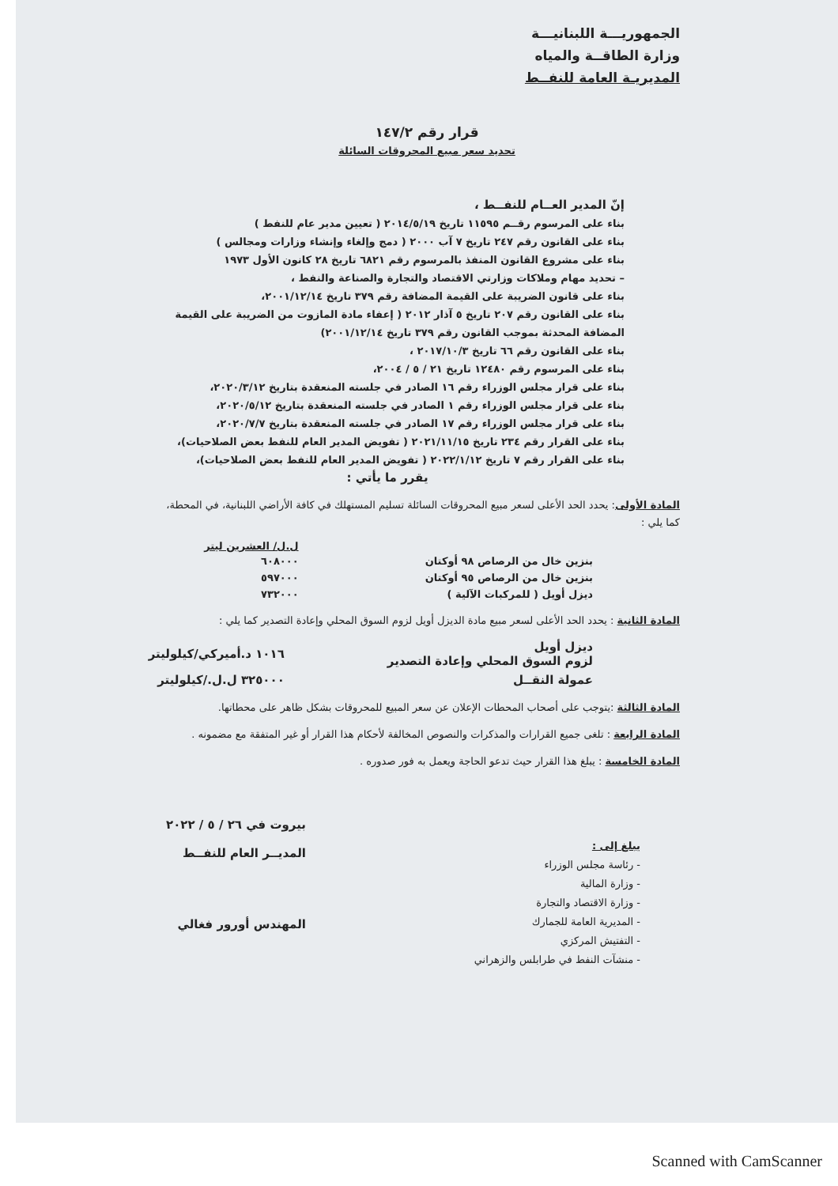الجمهوريـــة اللبنانيـــة
وزارة الطاقــة والمياه
المديريـة العامة للنفــط
قرار رقم ١٤٧/٢
تحديد سعر مبيع المحروقات السائلة
إنّ المدير العــام للنفــط ،
بناء على المرسوم رقــم ١١٥٩٥ تاريخ ٢٠١٤/٥/١٩ ( تعيين مدير عام للنفط )
بناء على القانون رقم ٢٤٧ تاريخ ٧ آب ٢٠٠٠ ( دمج وإلغاء وإنشاء وزارات ومجالس )
بناء على مشروع القانون المنفذ بالمرسوم رقم ٦٨٢١ تاريخ ٢٨ كانون الأول ١٩٧٣
– تحديد مهام وملاكات وزارتي الاقتصاد والتجارة والصناعة والنفط ،
بناء على قانون الضريبة على القيمة المضافة رقم ٣٧٩ تاريخ ٢٠٠١/١٢/١٤،
بناء على القانون رقم ٢٠٧ تاريخ ٥ آذار ٢٠١٢ ( إعفاء مادة المازوت من الضريبة على القيمة المضافة المحدثة بموجب القانون رقم ٣٧٩ تاريخ ٢٠٠١/١٢/١٤)
بناء على القانون رقم ٦٦ تاريخ ٢٠١٧/١٠/٣ ،
بناء على المرسوم رقم ١٢٤٨٠ تاريخ ٢١ / ٥ / ٢٠٠٤،
بناء على قرار مجلس الوزراء رقم ١٦ الصادر في جلسته المنعقدة بتاريخ ٢٠٢٠/٣/١٢،
بناء على قرار مجلس الوزراء رقم ١ الصادر في جلسته المنعقدة بتاريخ ٢٠٢٠/٥/١٢،
بناء على قرار مجلس الوزراء رقم ١٧ الصادر في جلسته المنعقدة بتاريخ ٢٠٢٠/٧/٧،
بناء على القرار رقم ٢٣٤ تاريخ ٢٠٢١/١١/١٥ ( تفويض المدير العام للنفط بعض الصلاحيات)،
بناء على القرار رقم ٧ تاريخ ٢٠٢٢/١/١٢ ( تفويض المدير العام للنفط بعض الصلاحيات)،
يقرر ما يأتي :
المادة الأولى: يحدد الحد الأعلى لسعر مبيع المحروقات السائلة تسليم المستهلك في كافة الأراضي اللبنانية، في المحطة، كما يلي :
| | ل.ل/ العشرين ليتر |
| --- | --- |
| بنزين خال من الرصاص ٩٨ أوكتان | ٦٠٨٠٠٠ |
| بنزين خال من الرصاص ٩٥ أوكتان | ٥٩٧٠٠٠ |
| ديزل أويل ( للمركبات الآلية ) | ٧٣٢٠٠٠ |
المادة الثانية : يحدد الحد الأعلى لسعر مبيع مادة الديزل أويل لزوم السوق المحلي وإعادة التصدير كما يلي :
| ديزل أويل لزوم السوق المحلي وإعادة التصدير | ١٠١٦ د.أميركي/كيلوليتر |
| عمولة النقــل | ٣٢٥٠٠٠ ل.ل./كيلوليتر |
المادة الثالثة :يتوجب على أصحاب المحطات الإعلان عن سعر المبيع للمحروقات بشكل ظاهر على محطاتها.
المادة الرابعة : تلغى جميع القرارات والمذكرات والنصوص المخالفة لأحكام هذا القرار أو غير المتفقة مع مضمونه .
المادة الخامسة : يبلغ هذا القرار حيث تدعو الحاجة ويعمل به فور صدوره .
يبلغ إلى :
- رئاسة مجلس الوزراء
- وزارة المالية
- وزارة الاقتصاد والتجارة
- المديرية العامة للجمارك
- التفتيش المركزي
- منشآت النفط في طرابلس والزهراني
بيروت في ٢٦ / ٥ / ٢٠٢٢
المديــر العام للنفــط
المهندس أورور فغالي
Scanned with CamScanner